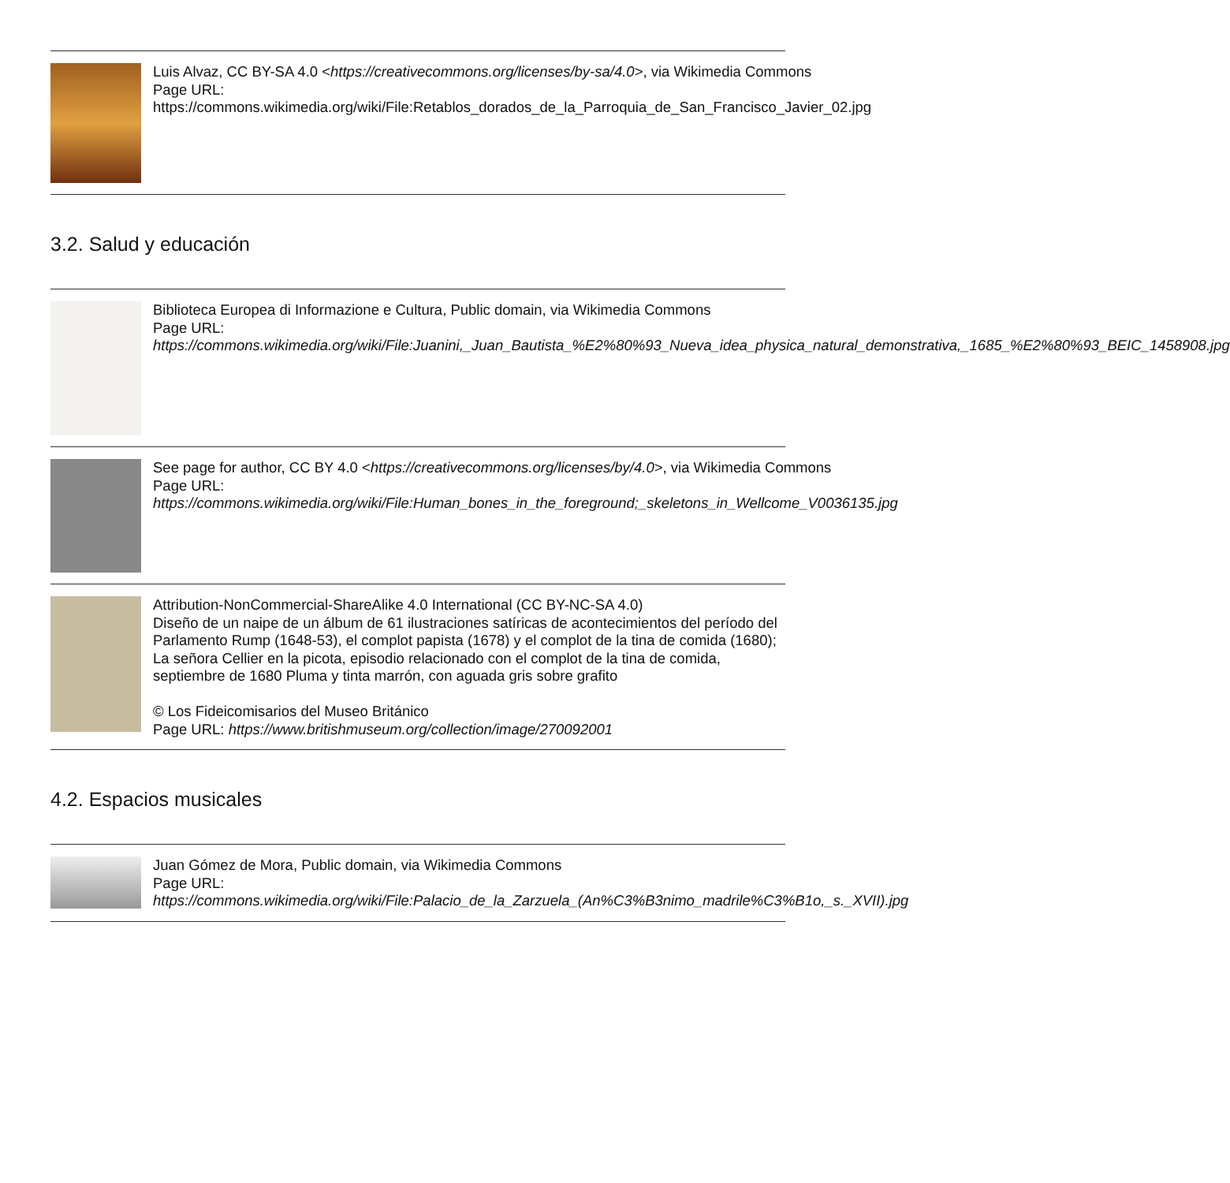Luis Alvaz, CC BY-SA 4.0 <https://creativecommons.org/licenses/by-sa/4.0>, via Wikimedia Commons
Page URL: https://commons.wikimedia.org/wiki/File:Retablos_dorados_de_la_Parroquia_de_San_Francisco_Javier_02.jpg
3.2. Salud y educación
Biblioteca Europea di Informazione e Cultura, Public domain, via Wikimedia Commons
Page URL: https://commons.wikimedia.org/wiki/File:Juanini,_Juan_Bautista_%E2%80%93_Nueva_idea_physica_natural_demonstrativa,_1685_%E2%80%93_BEIC_1458908.jpg
See page for author, CC BY 4.0 <https://creativecommons.org/licenses/by/4.0>, via Wikimedia Commons
Page URL: https://commons.wikimedia.org/wiki/File:Human_bones_in_the_foreground;_skeletons_in_Wellcome_V0036135.jpg
Attribution-NonCommercial-ShareAlike 4.0 International (CC BY-NC-SA 4.0)
Diseño de un naipe de un álbum de 61 ilustraciones satíricas de acontecimientos del período del Parlamento Rump (1648-53), el complot papista (1678) y el complot de la tina de comida (1680); La señora Cellier en la picota, episodio relacionado con el complot de la tina de comida, septiembre de 1680 Pluma y tinta marrón, con aguada gris sobre grafito
© Los Fideicomisarios del Museo Británico
Page URL: https://www.britishmuseum.org/collection/image/270092001
4.2. Espacios musicales
Juan Gómez de Mora, Public domain, via Wikimedia Commons
Page URL: https://commons.wikimedia.org/wiki/File:Palacio_de_la_Zarzuela_(An%C3%B3nimo_madrile%C3%B1o,_s._XVII).jpg